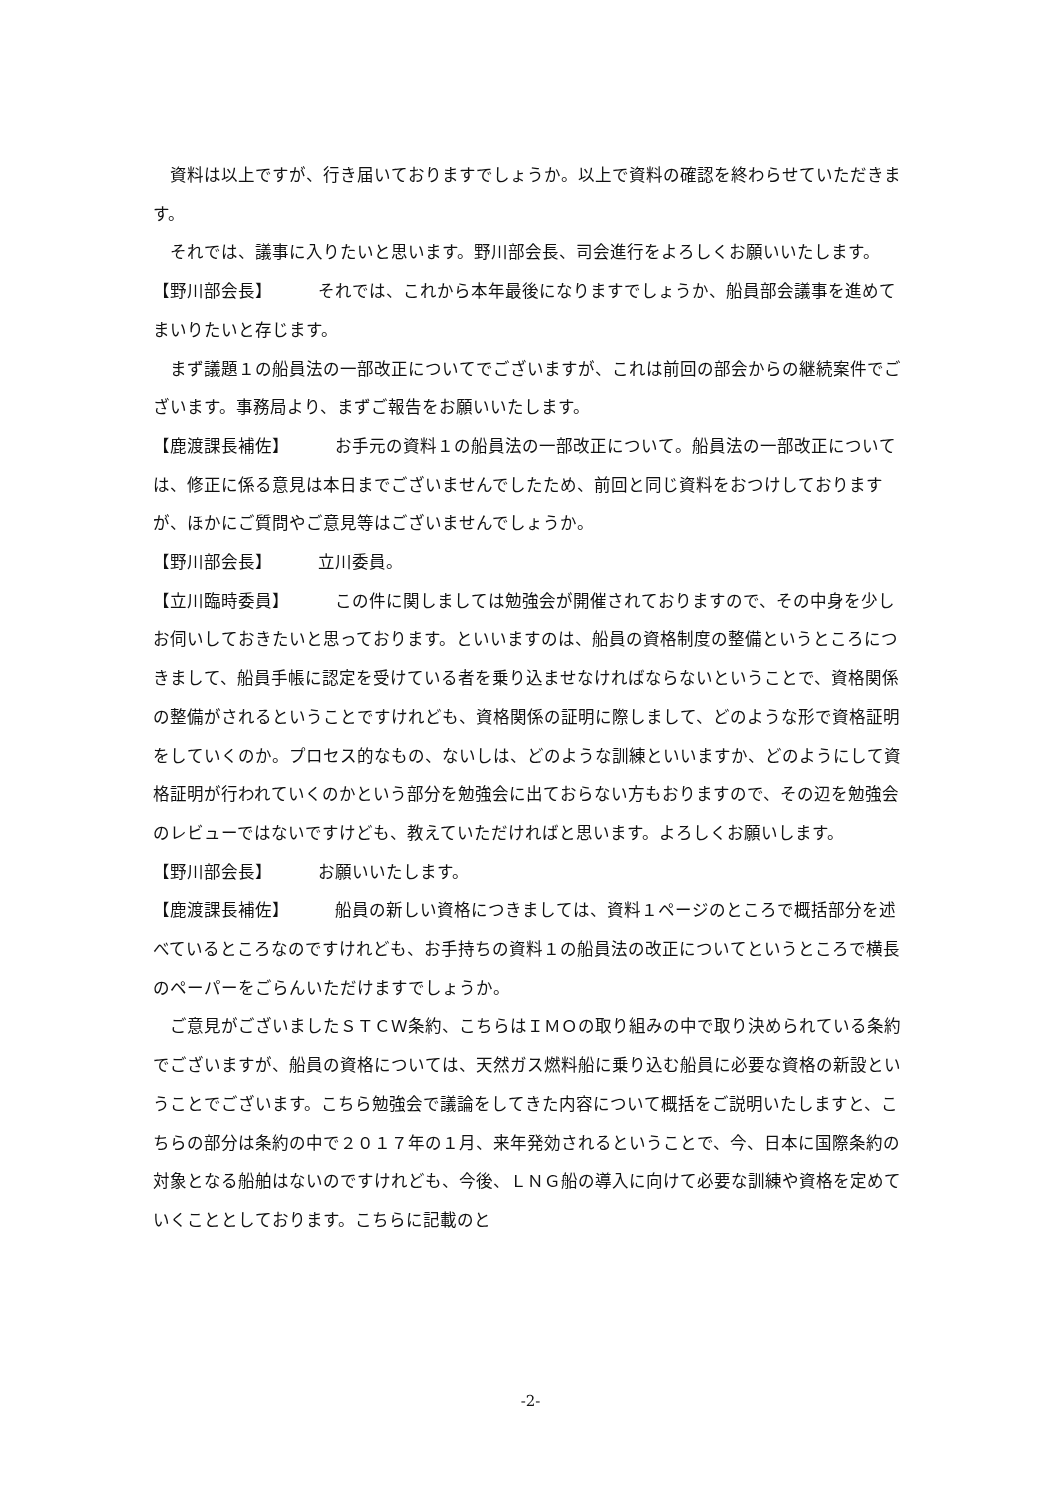資料は以上ですが、行き届いておりますでしょうか。以上で資料の確認を終わらせていただきます。
それでは、議事に入りたいと思います。野川部会長、司会進行をよろしくお願いいたします。
【野川部会長】 それでは、これから本年最後になりますでしょうか、船員部会議事を進めてまいりたいと存じます。
まず議題１の船員法の一部改正についてでございますが、これは前回の部会からの継続案件でございます。事務局より、まずご報告をお願いいたします。
【鹿渡課長補佐】 お手元の資料１の船員法の一部改正について。船員法の一部改正については、修正に係る意見は本日までございませんでしたため、前回と同じ資料をおつけしておりますが、ほかにご質問やご意見等はございませんでしょうか。
【野川部会長】 立川委員。
【立川臨時委員】 この件に関しましては勉強会が開催されておりますので、その中身を少しお伺いしておきたいと思っております。といいますのは、船員の資格制度の整備というところにつきまして、船員手帳に認定を受けている者を乗り込ませなければならないということで、資格関係の整備がされるということですけれども、資格関係の証明に際しまして、どのような形で資格証明をしていくのか。プロセス的なもの、ないしは、どのような訓練といいますか、どのようにして資格証明が行われていくのかという部分を勉強会に出ておらない方もおりますので、その辺を勉強会のレビューではないですけども、教えていただければと思います。よろしくお願いします。
【野川部会長】 お願いいたします。
【鹿渡課長補佐】 船員の新しい資格につきましては、資料１ページのところで概括部分を述べているところなのですけれども、お手持ちの資料１の船員法の改正についてというところで横長のペーパーをごらんいただけますでしょうか。
ご意見がございましたＳＴＣＷ条約、こちらはＩＭＯの取り組みの中で取り決められている条約でございますが、船員の資格については、天然ガス燃料船に乗り込む船員に必要な資格の新設ということでございます。こちら勉強会で議論をしてきた内容について概括をご説明いたしますと、こちらの部分は条約の中で２０１７年の１月、来年発効されるということで、今、日本に国際条約の対象となる船舶はないのですけれども、今後、ＬＮＧ船の導入に向けて必要な訓練や資格を定めていくこととしております。こちらに記載のと
-2-